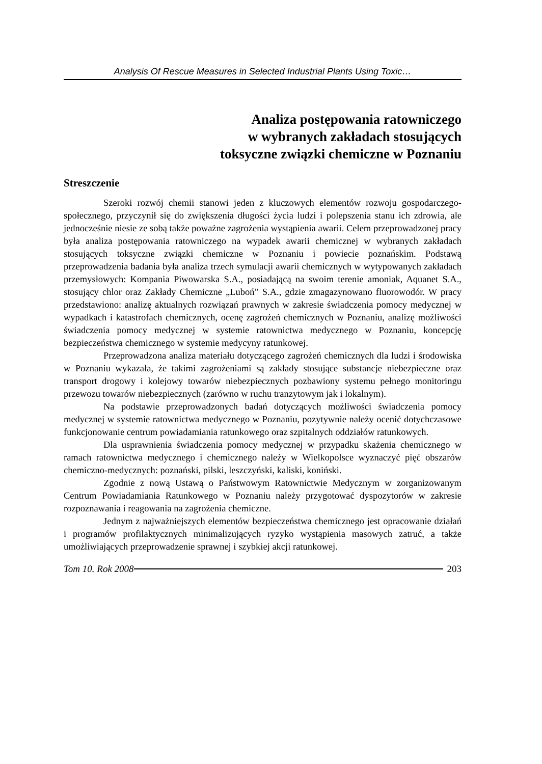Analysis Of Rescue Measures in Selected Industrial Plants Using Toxic…
Analiza postępowania ratowniczego
w wybranych zakładach stosujących
toksyczne związki chemiczne w Poznaniu
Streszczenie
Szeroki rozwój chemii stanowi jeden z kluczowych elementów rozwoju gospodarczego-społecznego, przyczynił się do zwiększenia długości życia ludzi i polepszenia stanu ich zdrowia, ale jednocześnie niesie ze sobą także poważne zagrożenia wystąpienia awarii. Celem przeprowadzonej pracy była analiza postępowania ratowniczego na wypadek awarii chemicznej w wybranych zakładach stosujących toksyczne związki chemiczne w Poznaniu i powiecie poznańskim. Podstawą przeprowadzenia badania była analiza trzech symulacji awarii chemicznych w wytypowanych zakładach przemysłowych: Kompania Piwowarska S.A., posiadającą na swoim terenie amoniak, Aquanet S.A., stosujący chlor oraz Zakłady Chemiczne „Luboń” S.A., gdzie zmagazynowano fluorowodór. W pracy przedstawiono: analizę aktualnych rozwiązań prawnych w zakresie świadczenia pomocy medycznej w wypadkach i katastrofach chemicznych, ocenę zagrożeń chemicznych w Poznaniu, analizę możliwości świadczenia pomocy medycznej w systemie ratownictwa medycznego w Poznaniu, koncepcję bezpieczeństwa chemicznego w systemie medycyny ratunkowej.
Przeprowadzona analiza materiału dotyczącego zagrożeń chemicznych dla ludzi i środowiska w Poznaniu wykazała, że takimi zagrożeniami są zakłady stosujące substancje niebezpieczne oraz transport drogowy i kolejowy towarów niebezpiecznych pozbawiony systemu pełnego monitoringu przewozu towarów niebezpiecznych (zarówno w ruchu tranzytowym jak i lokalnym).
Na podstawie przeprowadzonych badań dotyczących możliwości świadczenia pomocy medycznej w systemie ratownictwa medycznego w Poznaniu, pozytywnie należy ocenić dotychczasowe funkcjonowanie centrum powiadamiania ratunkowego oraz szpitalnych oddziałów ratunkowych.
Dla usprawnienia świadczenia pomocy medycznej w przypadku skażenia chemicznego w ramach ratownictwa medycznego i chemicznego należy w Wielkopolsce wyznaczyć pięć obszarów chemiczno-medycznych: poznański, pilski, leszczyński, kaliski, koniński.
Zgodnie z nową Ustawą o Państwowym Ratownictwie Medycznym w zorganizowanym Centrum Powiadamiania Ratunkowego w Poznaniu należy przygotować dyspozytorów w zakresie rozpoznawania i reagowania na zagrożenia chemiczne.
Jednym z najważniejszych elementów bezpieczeństwa chemicznego jest opracowanie działań i programów profilaktycznych minimalizujących ryzyko wystąpienia masowych zatruć, a także umożliwiających przeprowadzenie sprawnej i szybkiej akcji ratunkowej.
Tom 10. Rok 2008 203